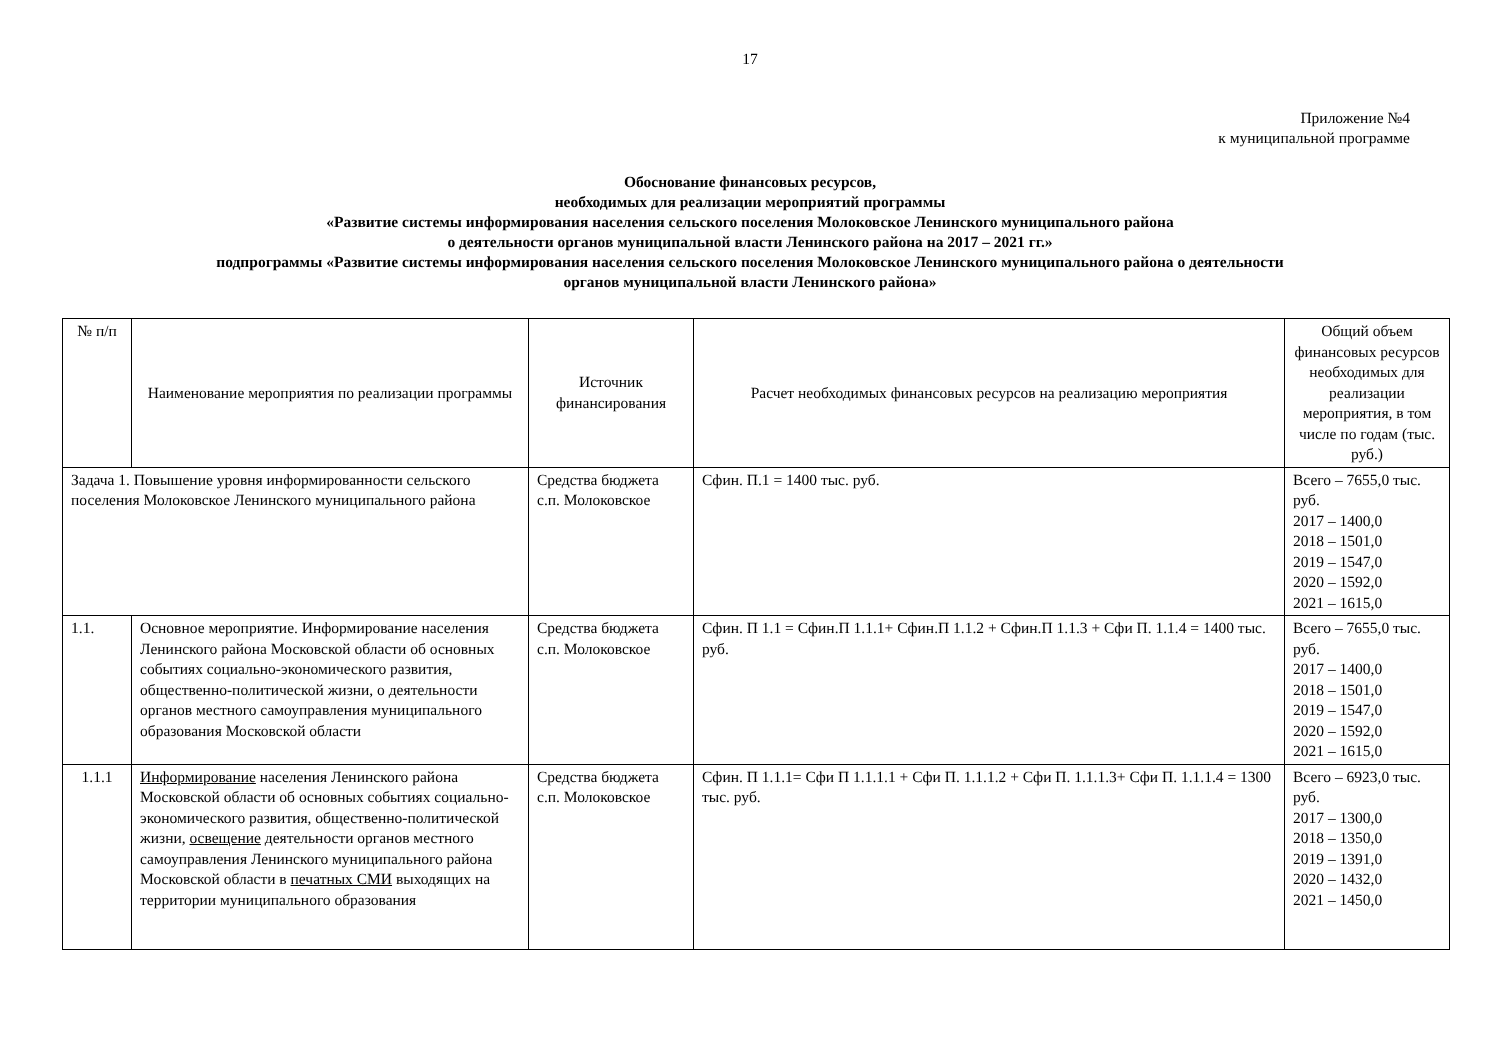17
Приложение №4
к муниципальной программе
Обоснование финансовых ресурсов,
необходимых для реализации мероприятий программы
«Развитие системы информирования населения сельского поселения Молоковское Ленинского муниципального района
о деятельности органов муниципальной власти Ленинского района на 2017 – 2021 гг.»
подпрограммы «Развитие системы информирования населения сельского поселения Молоковское Ленинского муниципального района о деятельности
органов муниципальной власти Ленинского района»
| № п/п | Наименование мероприятия по реализации программы | Источник финансирования | Расчет необходимых финансовых ресурсов на реализацию мероприятия | Общий объем финансовых ресурсов необходимых для реализации мероприятия, в том числе по годам (тыс. руб.) |
| --- | --- | --- | --- | --- |
| Задача 1. Повышение уровня информированности сельского поселения Молоковское Ленинского муниципального района | | Средства бюджета с.п. Молоковское | Сфин. П.1 = 1400 тыс. руб. | Всего – 7655,0 тыс. руб. 2017 – 1400,0 2018 – 1501,0 2019 – 1547,0 2020 – 1592,0 2021 – 1615,0 |
| 1.1. | Основное мероприятие. Информирование населения Ленинского района Московской области об основных событиях социально-экономического развития, общественно-политической жизни, о деятельности органов местного самоуправления муниципального образования Московской области | Средства бюджета с.п. Молоковское | Сфин. П 1.1 = Сфин.П 1.1.1+ Сфин.П 1.1.2 + Сфин.П 1.1.3 + Сфи П. 1.1.4 = 1400 тыс. руб. | Всего – 7655,0 тыс. руб. 2017 – 1400,0 2018 – 1501,0 2019 – 1547,0 2020 – 1592,0 2021 – 1615,0 |
| 1.1.1 | Информирование населения Ленинского района Московской области об основных событиях социально-экономического развития, общественно-политической жизни, освещение деятельности органов местного самоуправления Ленинского муниципального района Московской области в печатных СМИ выходящих на территории муниципального образования | Средства бюджета с.п. Молоковское | Сфин. П 1.1.1= Сфи П 1.1.1.1 + Сфи П. 1.1.1.2 + Сфи П. 1.1.1.3+ Сфи П. 1.1.1.4 = 1300 тыс. руб. | Всего – 6923,0 тыс. руб. 2017 – 1300,0 2018 – 1350,0 2019 – 1391,0 2020 – 1432,0 2021 – 1450,0 |